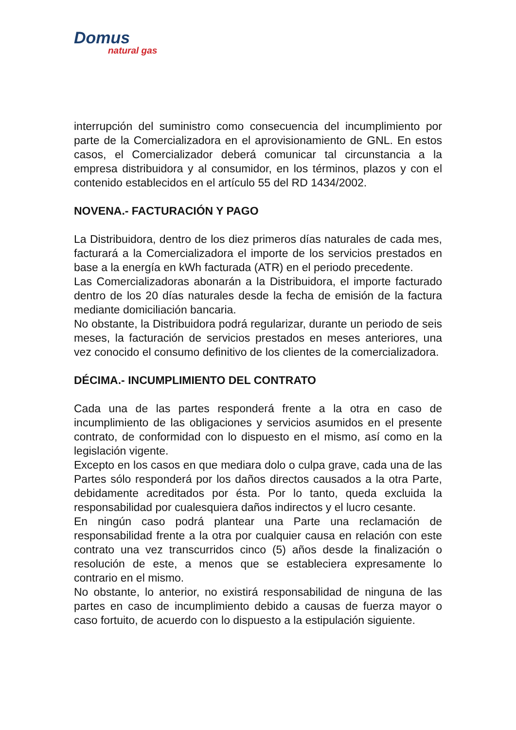Domus
natural gas
interrupción del suministro como consecuencia del incumplimiento por parte de la Comercializadora en el aprovisionamiento de GNL. En estos casos, el Comercializador deberá comunicar tal circunstancia a la empresa distribuidora y al consumidor, en los términos, plazos y con el contenido establecidos en el artículo 55 del RD 1434/2002.
NOVENA.- FACTURACIÓN Y PAGO
La Distribuidora, dentro de los diez primeros días naturales de cada mes, facturará a la Comercializadora el importe de los servicios prestados en base a la energía en kWh facturada (ATR) en el periodo precedente.
Las Comercializadoras abonarán a la Distribuidora, el importe facturado dentro de los 20 días naturales desde la fecha de emisión de la factura mediante domiciliación bancaria.
No obstante, la Distribuidora podrá regularizar, durante un periodo de seis meses, la facturación de servicios prestados en meses anteriores, una vez conocido el consumo definitivo de los clientes de la comercializadora.
DÉCIMA.- INCUMPLIMIENTO DEL CONTRATO
Cada una de las partes responderá frente a la otra en caso de incumplimiento de las obligaciones y servicios asumidos en el presente contrato, de conformidad con lo dispuesto en el mismo, así como en la legislación vigente.
Excepto en los casos en que mediara dolo o culpa grave, cada una de las Partes sólo responderá por los daños directos causados a la otra Parte, debidamente acreditados por ésta. Por lo tanto, queda excluida la responsabilidad por cualesquiera daños indirectos y el lucro cesante.
En ningún caso podrá plantear una Parte una reclamación de responsabilidad frente a la otra por cualquier causa en relación con este contrato una vez transcurridos cinco (5) años desde la finalización o resolución de este, a menos que se estableciera expresamente lo contrario en el mismo.
No obstante, lo anterior, no existirá responsabilidad de ninguna de las partes en caso de incumplimiento debido a causas de fuerza mayor o caso fortuito, de acuerdo con lo dispuesto a la estipulación siguiente.